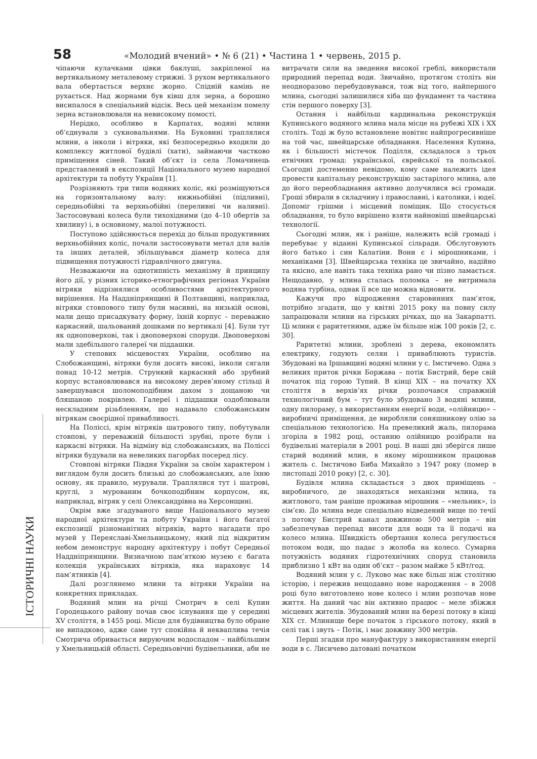58 «Молодий вчений» • № 6 (21) • Частина 1 • червень, 2015 р.
чіпаючи кулачками цівки баклуші, закріпленої на вертикальному металевому стрижні. З рухом вертикального вала обертається верхнє жорно. Спідній камінь не рухається. Над жорнами був ківш для зерна, а борошно висипалося в спеціальний відсік. Весь цей механізм помелу зерна встановлювали на невисокому помості.
Нерідко, особливо в Карпатах, водяні млини об’єднували з сукновальнями. На Буковині траплялися млини, а інколи і вітряки, які безпосередньо входили до комплексу житлової будівлі (хати), займаючи частково приміщення сіней. Такий об’єкт із села Ломачинець представлений в експозиції Національного музею народної архітектури та побуту України [1].
Розрізняють три типи водяних коліс, які розміщуються на горизонтальному валу: нижньобійні (підливні), середньобійні та верхньобійні (переливні чи наливні). Застосовувані колеса були тихохідними (до 4–10 обертів за хвилину) і, в основному, малої потужності.
Поступово здійснюється перехід до більш продуктивних верхньобійних коліс, почали застосовувати метал для валів та інших деталей, збільшувався діаметр колеса для підвищення потужності гідравлічного двигуна.
Незважаючи на однотипність механізму й принципу його дії, у різних історико-етнографічних регіонах України вітряки відрізнялися особливостями архітектурного вирішення. На Наддніпрянщині й Полтавщині, наприклад, вітряки стовпового типу були масивні, на низькій основі, мали дещо присадкувату форму, їхній корпус – переважно каркасний, шальований дошками по вертикалі [4]. Були тут як одноповерхові, так і двоповерхові споруди. Двоповерхові мали здебільшого галереї чи піддашки.
У степових місцевостях України, особливо на Слобожанщині, вітряки були досить високі, інколи сягали понад 10-12 метрів. Стрункий каркасний або зрубний корпус встановлювався на високому дерев’яному стільці й завершувався шоломоподібним дахом з дощаною чи бляшаною покрівлею. Галереї і піддашки оздоблювали нескладним різьбленням, що надавало слобожанським вітрякам своєрідної привабливості.
На Поліссі, крім вітряків шатрового типу, побутували стовпові, у переважній більшості зрубні, проте були і каркасні вітряки. На відміну від слобожанських, на Поліссі вітряки будували на невеликих пагорбах посеред лісу.
Стовпові вітряки Півдня України за своїм характером і виглядом були досить близькі до слобожанських, але їхню основу, як правило, мурували. Траплялися тут і шатрові, круглі, з мурованим бочкоподібним корпусом, як, наприклад, вітряк у селі Олександрівна на Херсонщині.
Окрім вже згадуваного вище Національного музею народної архітектури та побуту України і його багатої експозиції різноманітних вітряків, варто нагадати про музей у Переяславі-Хмельницькому, який під відкритим небом демонструє народну архітектуру і побут Середньої Наддніпрянщини. Визначною пам’яткою музею є багата колекція українських вітряків, яка нараховує 14 пам’ятників [4].
Далі розглянемо млини та вітряки України на конкретних прикладах.
Водяний млин на річці Смотрич в селі Купин Городецького району почав своє існування ще у середині XV століття, в 1455 році. Місце для будівництва було обране не випадково, адже саме тут спокійна й некваплива течія Смотрича обривається вируючим водоспадом – найбільшим у Хмельницькій області. Середньовічні будівельники, аби не витрачати сили на зведення високої греблі, використали природний перепад води. Звичайно, протягом століть він неодноразово перебудовувався, тож від того, найпершого млина, сьогодні залишилися хіба що фундамент та частина стін першого поверху [3].
Остання і найбільш кардинальна реконструкція Купинського водяного млина мала місце на рубежі XIX і XX століть. Тоді ж було встановлене новітнє найпрогресивніше на той час, швейцарське обладнання. Населення Купина, як і більшості містечок Поділля, складалося з трьох етнічних громад: української, єврейської та польської. Сьогодні достеменно невідомо, кому саме належить ідея провести капітальну реконструкцію застарілого млина, але до його переобладнання активно долучилися всі громади. Гроші збирали в складчину і православні, і католики, і юдеї. Допоміг грішми і місцевий поміщик. Що стосується обладнання, то було вирішено взяти найновіші швейцарські технології.
Сьогодні млин, як і раніше, належить всій громаді і перебуває у віданні Купинської сільради. Обслуговують його батько і син Калатіни. Вони є і мірошниками, і механіками [3]. Швейцарська техніка це звичайно, надійно та якісно, але навіть така техніка рано чи пізно ламається. Нещодавно, у млина сталась поломка – не витримала водяна турбіна, однак її все ще можна відновити.
Кажучи про відродження старовинних пам’яток, потрібно згадати, що у квітні 2015 року на повну силу запрацювали млини на гірських річках, що на Закарпатті. Ці млини є раритетними, адже їм більше ніж 100 років [2, с. 30].
Раритетні млини, зроблені з дерева, економлять електрику, годують селян і приваблюють туристів. Збудовані на Іршавщині водяні млини у с. Імстичево. Одна з великих приток річки Боржава – потік Бистрий, бере свій початок під горою Тупий. В кінці XIX – на початку XX століття в верхів’ях річки розпочався справжній технологічний бум – тут було збудовано 3 водяні млини, одну пилораму, з використанням енергії води, «олійницю» – виробничі приміщення, де виробляли соняшникову олію за спеціальною технологією. На превеликий жаль, пилорама згоріла в 1982 році, останню олійницю розібрали на будівельні матеріали в 2001 році. В наші дні зберігся лише старий водяний млин, в якому мірошником працював житель с. Імстичово Биба Михайло з 1947 року (помер в листопаді 2010 року) [2, с. 30].
Будівля млина складається з двох приміщень – виробничого, де знаходяться механізми млина, та житлового, там раніше проживав мірошник – «мельник», із сім’єю. До млина веде спеціально відведений вище по течії з потоку Бистрий канал довжиною 500 метрів – він забезпечував перепад висоти для води та її подачі на колесо млина. Швидкість обертання колеса регулюється потоком води, що падає з жолоба на колесо. Сумарна потужність водяних гідротехнічних споруд становила приблизно 1 кВт на один об’єкт – разом майже 5 кВт/год.
Водяний млин у с. Луково має вже більш ніж столітню історію, і пережив нещодавно нове народження – в 2008 році було виготовлено нове колесо і млин розпочав нове життя. На даний час він активно працює – меле збіжжя місцевих жителів. Збудований млин на березі потоку в кінці XIX ст. Млинище бере початок з гірського потоку, який в селі так і звуть – Потік, і має довжину 300 метрів.
Перші згадки про мануфактуру з використанням енергії води в с. Лисичево датовані початком
ІСТОРИЧНІ НАУКИ